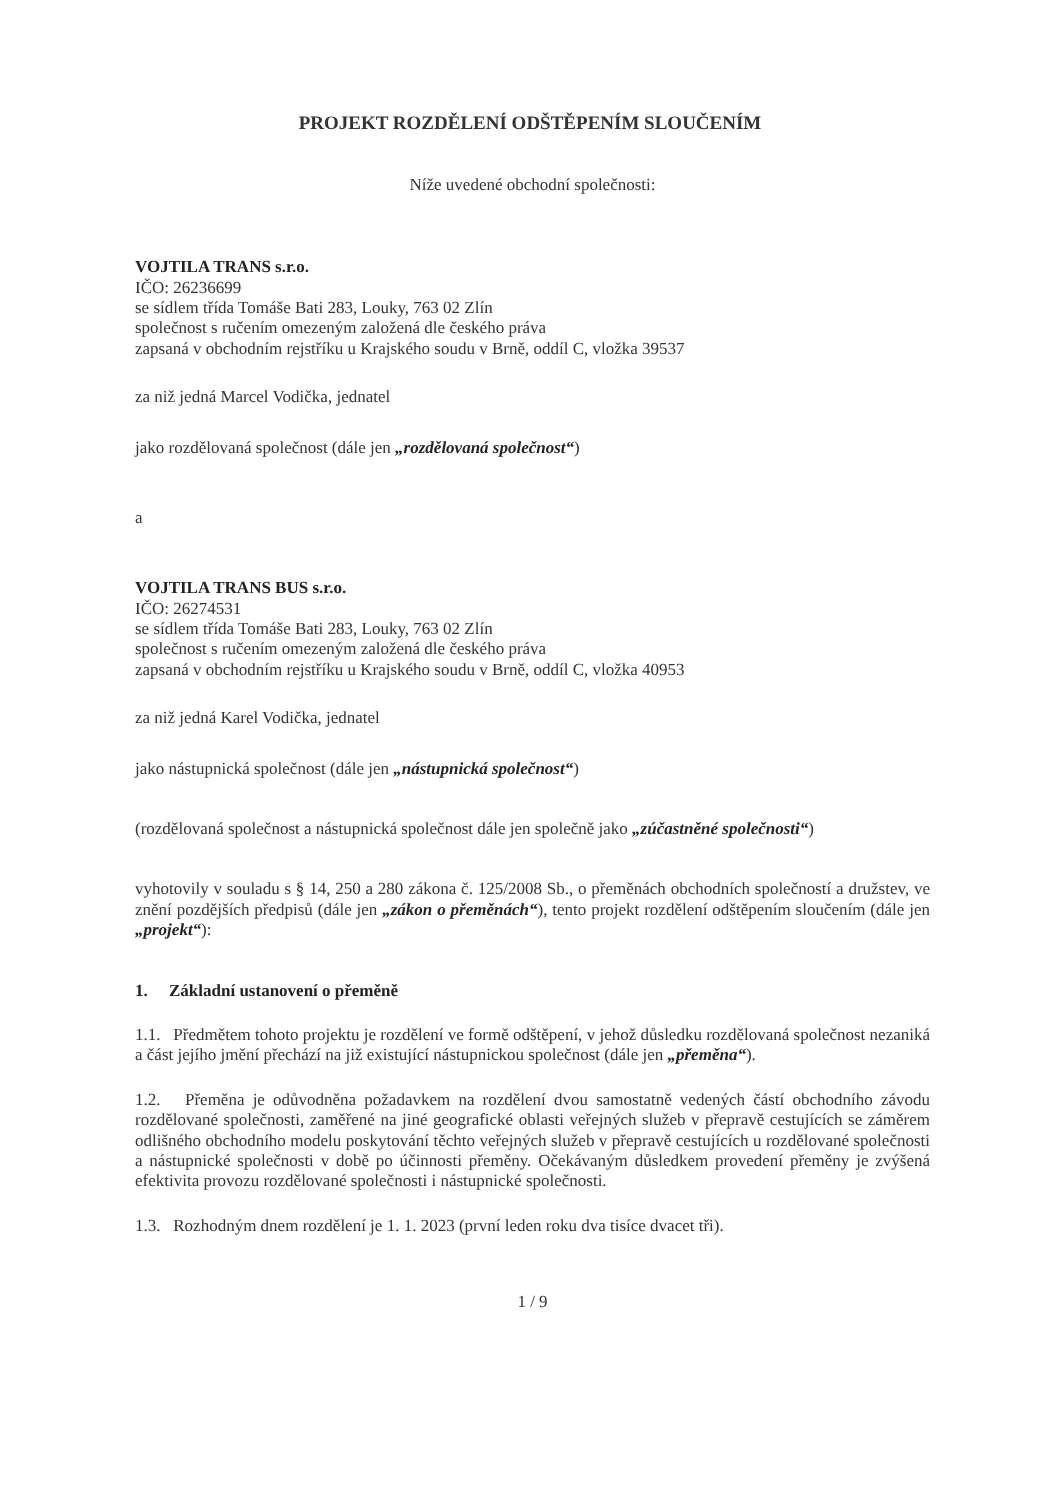PROJEKT ROZDĚLENÍ ODŠTĚPENÍM SLOUČENÍM
Níže uvedené obchodní společnosti:
VOJTILA TRANS s.r.o.
IČO: 26236699
se sídlem třída Tomáše Bati 283, Louky, 763 02 Zlín
společnost s ručením omezeným založená dle českého práva
zapsaná v obchodním rejstříku u Krajského soudu v Brně, oddíl C, vložka 39537
za niž jedná Marcel Vodička, jednatel
jako rozdělovaná společnost (dále jen „rozdělovaná společnost“)
a
VOJTILA TRANS BUS s.r.o.
IČO: 26274531
se sídlem třída Tomáše Bati 283, Louky, 763 02 Zlín
společnost s ručením omezeným založená dle českého práva
zapsaná v obchodním rejstříku u Krajského soudu v Brně, oddíl C, vložka 40953
za niž jedná Karel Vodička, jednatel
jako nástupnická společnost (dále jen „nástupnická společnost“)
(rozdělovaná společnost a nástupnická společnost dále jen společně jako „zúčastněné společnosti“)
vyhotovily v souladu s § 14, 250 a 280 zákona č. 125/2008 Sb., o přeměnách obchodních společností a družstev, ve znění pozdějších předpisů (dále jen „zákon o přeměnách“), tento projekt rozdělení odštěpením sloučením (dále jen „projekt“):
1. Základní ustanovení o přeměně
1.1. Předmětem tohoto projektu je rozdělení ve formě odštěpení, v jehož důsledku rozdělovaná společnost nezaniká a část jejího jmění přechází na již existující nástupnickou společnost (dále jen „přeměna“).
1.2. Přeměna je odůvodněna požadavkem na rozdělení dvou samostatně vedených částí obchodního závodu rozdělované společnosti, zaměřené na jiné geografické oblasti veřejných služeb v přepravě cestujících se záměrem odlišného obchodního modelu poskytování těchto veřejných služeb v přepravě cestujících u rozdělované společnosti a nástupnické společnosti v době po účinnosti přeměny. Očekávaným důsledkem provedení přeměny je zvýšená efektivita provozu rozdělované společnosti i nástupnické společnosti.
1.3. Rozhodným dnem rozdělení je 1. 1. 2023 (první leden roku dva tisíce dvacet tři).
1 / 9